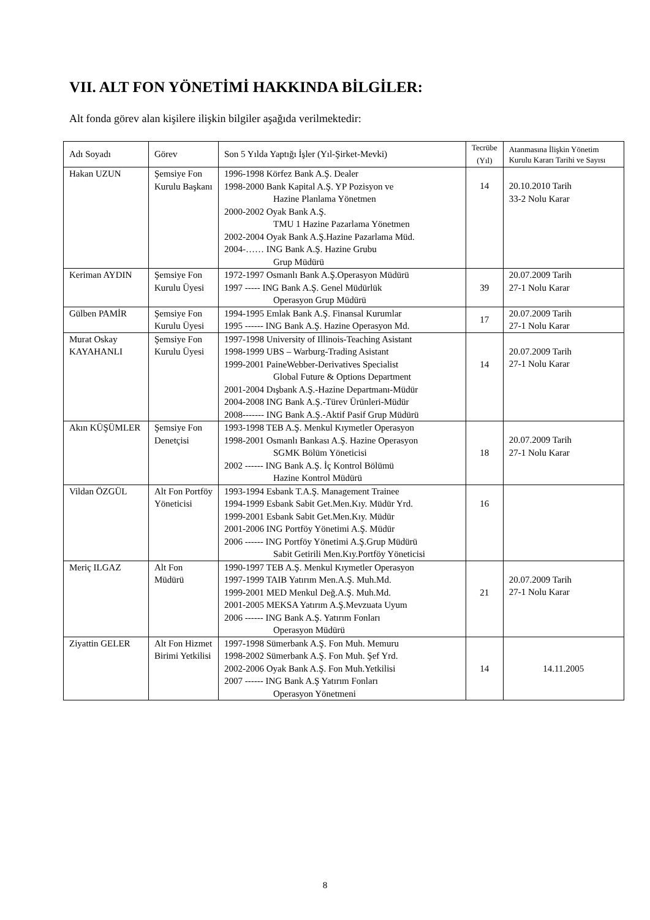VII. ALT FON YÖNETİMİ HAKKINDA BİLGİLER:
Alt fonda görev alan kişilere ilişkin bilgiler aşağıda verilmektedir:
| Adı Soyadı | Görev | Son 5 Yılda Yaptığı İşler (Yıl-Şirket-Mevki) | Tecrübe (Yıl) | Atanmasına İlişkin Yönetim Kurulu Kararı Tarihi ve Sayısı |
| --- | --- | --- | --- | --- |
| Hakan UZUN | Şemsiye Fon Kurulu Başkanı | 1996-1998 Körfez Bank A.Ş. Dealer 1998-2000 Bank Kapital A.Ş. YP Pozisyon ve Hazine Planlama Yönetmen 2000-2002 Oyak Bank A.Ş. TMU 1 Hazine Pazarlama Yönetmen 2002-2004 Oyak Bank A.Ş.Hazine Pazarlama Müd. 2004-…… ING Bank A.Ş. Hazine Grubu Grup Müdürü | 14 | 20.10.2010 Tarih 33-2 Nolu Karar |
| Keriman AYDIN | Şemsiye Fon Kurulu Üyesi | 1972-1997 Osmanlı Bank A.Ş.Operasyon Müdürü 1997 ----- ING Bank A.Ş. Genel Müdürlük Operasyon Grup Müdürü | 39 | 20.07.2009 Tarih 27-1 Nolu Karar |
| Gülben PAMİR | Şemsiye Fon Kurulu Üyesi | 1994-1995 Emlak Bank A.Ş. Finansal Kurumlar 1995 ------ ING Bank A.Ş. Hazine Operasyon Md. | 17 | 20.07.2009 Tarih 27-1 Nolu Karar |
| Murat Oskay KAYAHANLI | Şemsiye Fon Kurulu Üyesi | 1997-1998 University of Illinois-Teaching Asistant 1998-1999 UBS – Warburg-Trading Asistant 1999-2001 PaineWebber-Derivatives Specialist Global Future & Options Department 2001-2004 Dışbank A.Ş.-Hazine Departmanı-Müdür 2004-2008 ING Bank A.Ş.-Türev Ürünleri-Müdür 2008------- ING Bank A.Ş.-Aktif Pasif Grup Müdürü | 14 | 20.07.2009 Tarih 27-1 Nolu Karar |
| Akın KÜŞÜMLER | Şemsiye Fon Denetçisi | 1993-1998 TEB A.Ş. Menkul Kıymetler Operasyon 1998-2001 Osmanlı Bankası A.Ş. Hazine Operasyon SGMK Bölüm Yöneticisi 2002 ------ ING Bank A.Ş. İç Kontrol Bölümü Hazine Kontrol Müdürü | 18 | 20.07.2009 Tarih 27-1 Nolu Karar |
| Vildan ÖZGÜL | Alt Fon Portföy Yöneticisi | 1993-1994 Esbank T.A.Ş. Management Trainee 1994-1999 Esbank Sabit Get.Men.Kıy. Müdür Yrd. 1999-2001 Esbank Sabit Get.Men.Kıy. Müdür 2001-2006 ING Portföy Yönetimi A.Ş. Müdür 2006 ------ ING Portföy Yönetimi A.Ş.Grup Müdürü Sabit Getirili Men.Kıy.Portföy Yöneticisi | 16 | |
| Meriç ILGAZ | Alt Fon Müdürü | 1990-1997 TEB A.Ş. Menkul Kıymetler Operasyon 1997-1999 TAIB Yatırım Men.A.Ş. Muh.Md. 1999-2001 MED Menkul Değ.A.Ş. Muh.Md. 2001-2005 MEKSA Yatırım A.Ş.Mevzuata Uyum 2006 ------ ING Bank A.Ş. Yatırım Fonları Operasyon Müdürü | 21 | 20.07.2009 Tarih 27-1 Nolu Karar |
| Ziyattin GELER | Alt Fon Hizmet Birimi Yetkilisi | 1997-1998 Sümerbank A.Ş. Fon Muh. Memuru 1998-2002 Sümerbank A.Ş. Fon Muh. Şef Yrd. 2002-2006 Oyak Bank A.Ş. Fon Muh.Yetkilisi 2007 ------ ING Bank A.Ş Yatırım Fonları Operasyon Yönetmeni | 14 | 14.11.2005 |
8